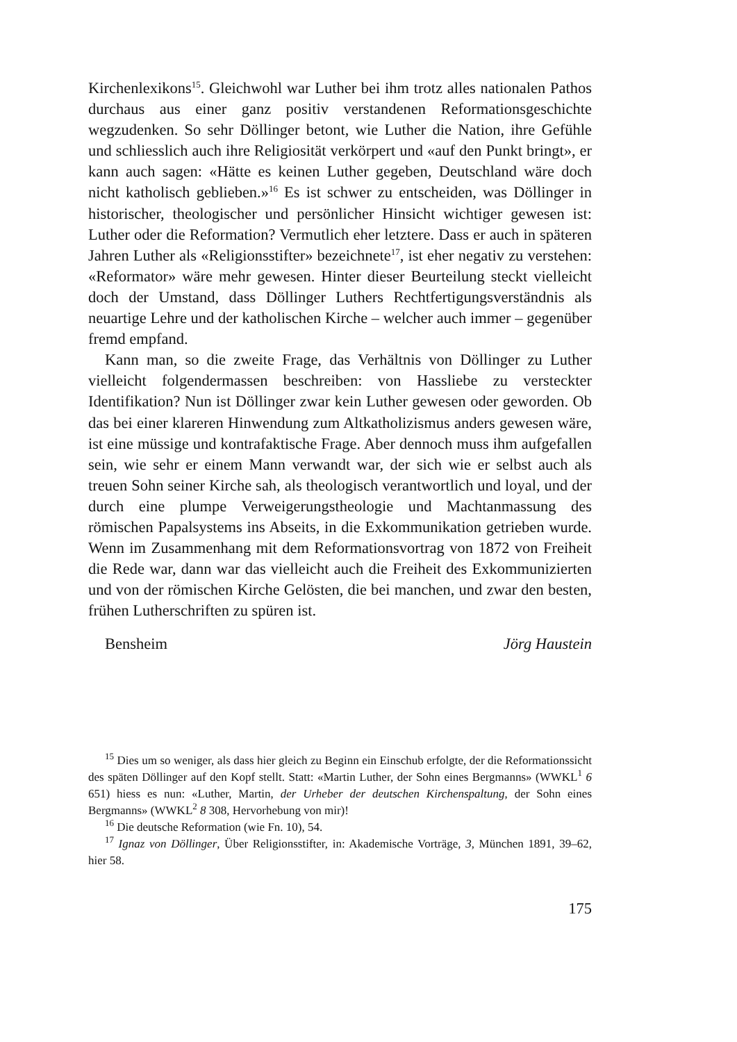Kirchenlexikons<sup>15</sup>. Gleichwohl war Luther bei ihm trotz alles nationalen Pathos durchaus aus einer ganz positiv verstandenen Reformationsgeschichte wegzudenken. So sehr Döllinger betont, wie Luther die Nation, ihre Gefühle und schliesslich auch ihre Religiosität verkörpert und «auf den Punkt bringt», er kann auch sagen: «Hätte es keinen Luther gegeben, Deutschland wäre doch nicht katholisch geblieben.»<sup>16</sup> Es ist schwer zu entscheiden, was Döllinger in historischer, theologischer und persönlicher Hinsicht wichtiger gewesen ist: Luther oder die Reformation? Vermutlich eher letztere. Dass er auch in späteren Jahren Luther als «Religionsstifter» bezeichnete<sup>17</sup>, ist eher negativ zu verstehen: «Reformator» wäre mehr gewesen. Hinter dieser Beurteilung steckt vielleicht doch der Umstand, dass Döllinger Luthers Rechtfertigungsverständnis als neuartige Lehre und der katholischen Kirche – welcher auch immer – gegenüber fremd empfand.
Kann man, so die zweite Frage, das Verhältnis von Döllinger zu Luther vielleicht folgendermassen beschreiben: von Hassliebe zu versteckter Identifikation? Nun ist Döllinger zwar kein Luther gewesen oder geworden. Ob das bei einer klareren Hinwendung zum Altkatholizismus anders gewesen wäre, ist eine müssige und kontrafaktische Frage. Aber dennoch muss ihm aufgefallen sein, wie sehr er einem Mann verwandt war, der sich wie er selbst auch als treuen Sohn seiner Kirche sah, als theologisch verantwortlich und loyal, und der durch eine plumpe Verweigerungstheologie und Machtanmassung des römischen Papalsystems ins Abseits, in die Exkommunikation getrieben wurde. Wenn im Zusammenhang mit dem Reformationsvortrag von 1872 von Freiheit die Rede war, dann war das vielleicht auch die Freiheit des Exkommunizierten und von der römischen Kirche Gelösten, die bei manchen, und zwar den besten, frühen Lutherschriften zu spüren ist.
Bensheim Jörg Haustein
<sup>15</sup> Dies um so weniger, als dass hier gleich zu Beginn ein Einschub erfolgte, der die Reformationssicht des späten Döllinger auf den Kopf stellt. Statt: «Martin Luther, der Sohn eines Bergmanns» (WWKL<sup>1</sup> 6 651) hiess es nun: «Luther, Martin, der Urheber der deutschen Kirchenspaltung, der Sohn eines Bergmanns» (WWKL<sup>2</sup> 8 308, Hervorhebung von mir)!
<sup>16</sup> Die deutsche Reformation (wie Fn. 10), 54.
<sup>17</sup> Ignaz von Döllinger, Über Religionsstifter, in: Akademische Vorträge, 3, München 1891, 39–62, hier 58.
175